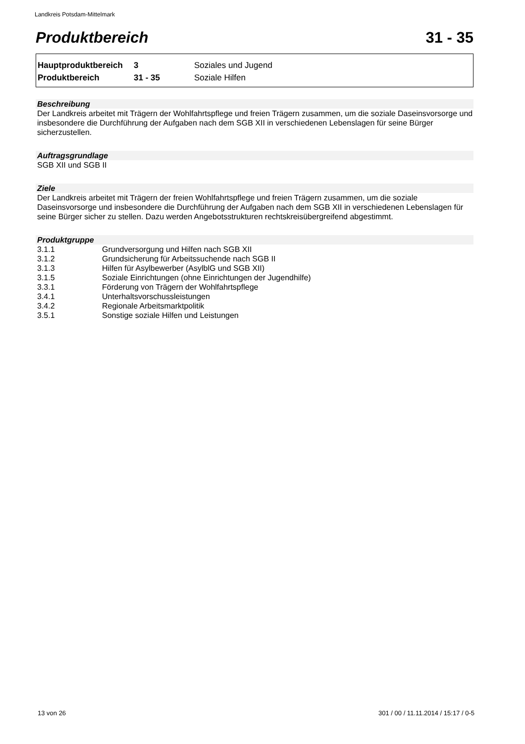Landkreis Potsdam-Mittelmark
Produktbereich 31 - 35
| Hauptproduktbereich | 3 | Soziales und Jugend |
| Produktbereich | 31 - 35 | Soziale Hilfen |
Beschreibung
Der Landkreis arbeitet mit Trägern der Wohlfahrtspflege und freien Trägern zusammen, um die soziale Daseinsvorsorge und insbesondere die Durchführung der Aufgaben nach dem SGB XII in verschiedenen Lebenslagen für seine Bürger sicherzustellen.
Auftragsgrundlage
SGB XII und SGB II
Ziele
Der Landkreis arbeitet mit Trägern der freien Wohlfahrtspflege und freien Trägern zusammen, um die soziale Daseinsvorsorge und insbesondere die Durchführung der Aufgaben nach dem SGB XII in verschiedenen Lebenslagen für seine Bürger sicher zu stellen. Dazu werden Angebotsstrukturen rechtskreisübergreifend abgestimmt.
Produktgruppe
| 3.1.1 | Grundversorgung und Hilfen nach SGB XII |
| 3.1.2 | Grundsicherung für Arbeitssuchende nach SGB II |
| 3.1.3 | Hilfen für Asylbewerber (AsylblG und SGB XII) |
| 3.1.5 | Soziale Einrichtungen (ohne Einrichtungen der Jugendhilfe) |
| 3.3.1 | Förderung von Trägern der Wohlfahrtspflege |
| 3.4.1 | Unterhaltsvorschussleistungen |
| 3.4.2 | Regionale Arbeitsmarktpolitik |
| 3.5.1 | Sonstige soziale Hilfen und Leistungen |
13 von 26
301 / 00 / 11.11.2014 / 15:17 / 0-5